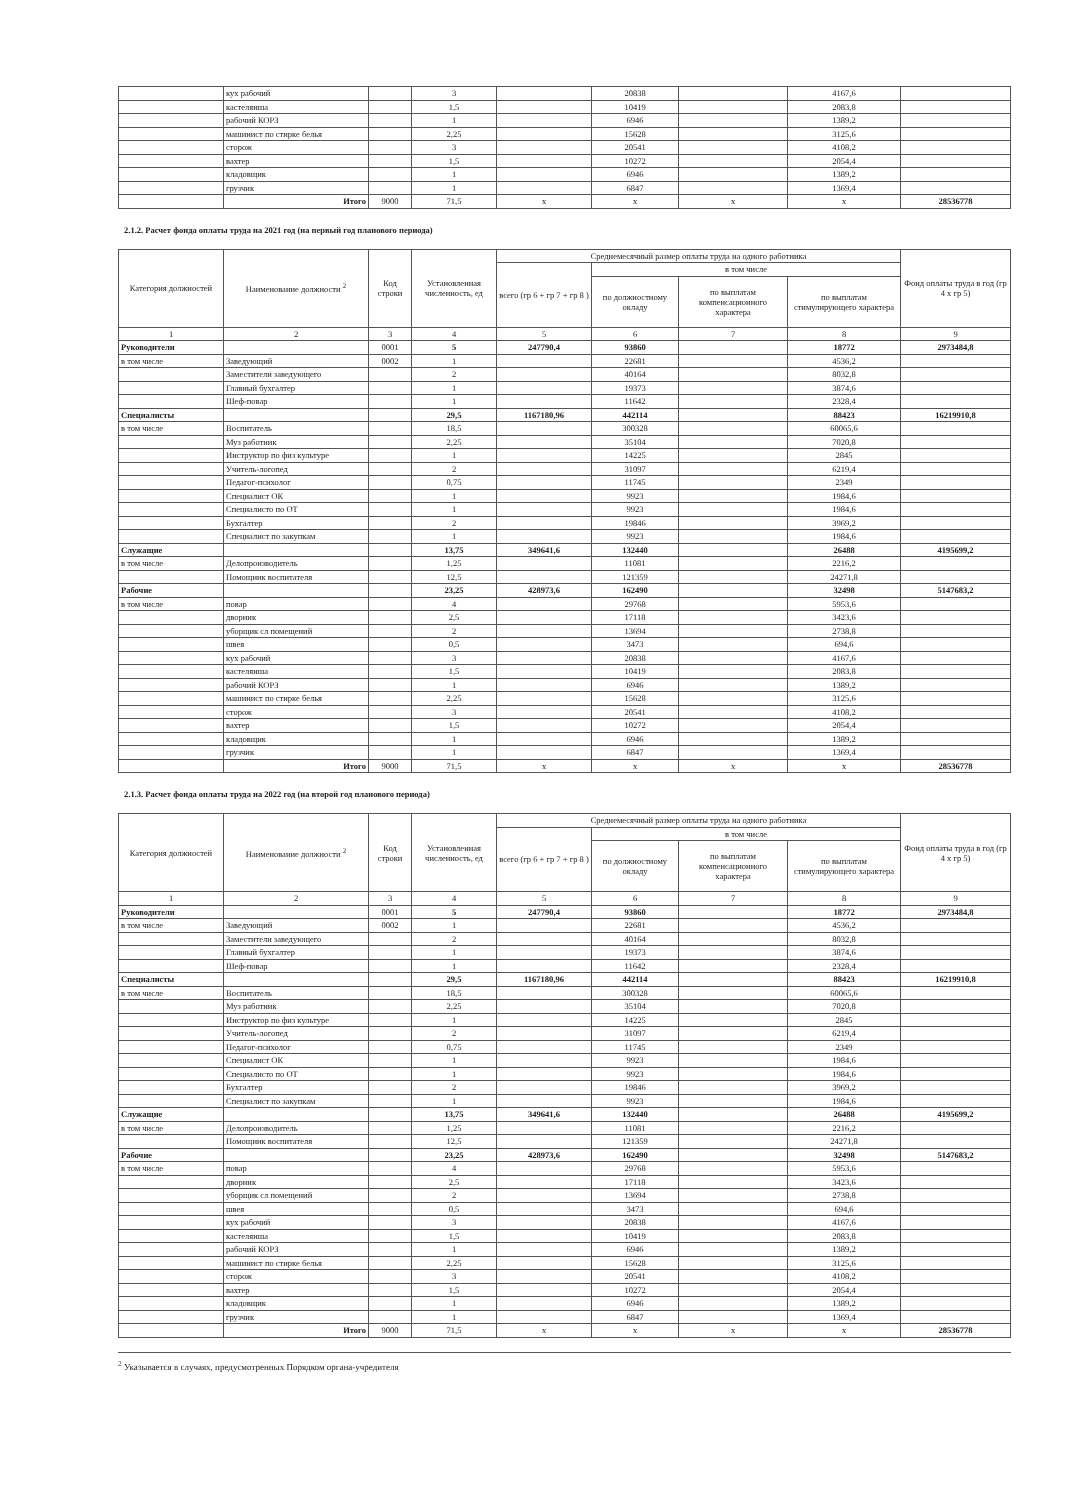| | кух рабочий | | 3 | | 20838 | | 4167,6 | |
| | кастелянша | | 1,5 | | 10419 | | 2083,8 | |
| | рабочий КОРЗ | | 1 | | 6946 | | 1389,2 | |
| | машинист по стирке белья | | 2,25 | | 15628 | | 3125,6 | |
| | сторож | | 3 | | 20541 | | 4108,2 | |
| | вахтер | | 1,5 | | 10272 | | 2054,4 | |
| | кладовщик | | 1 | | 6946 | | 1389,2 | |
| | грузчик | | 1 | | 6847 | | 1369,4 | |
| | Итого | 9000 | 71,5 | x | x | x | x | 28536778 |
2.1.2. Расчет фонда оплаты труда на 2021 год (на первый год планового периода)
| Категория должностей | Наименование должности <sup>2</sup> | Код строки | Установленная численность, ед | Среднемесячный размер оплаты труда на одного работника | | | | Фонд оплаты труда в год (гр 4 х гр 5) |
| --- | --- | --- | --- | --- | --- | --- | --- | --- |
| | | | | всего (гр 6 + гр 7 + гр 8 ) | в том числе | | | |
| | | | | | по должностному окладу | по выплатам компенсационного характера | по выплатам стимулирующего характера | |
| 1 | 2 | 3 | 4 | 5 | 6 | 7 | 8 | 9 |
| Руководители | | 0001 | 5 | 247790,4 | 93860 | | 18772 | 2973484,8 |
| в том числе | Заведующий | 0002 | 1 | | 22681 | | 4536,2 | |
| | Заместители заведующего | | 2 | | 40164 | | 8032,8 | |
| | Главный бухгалтер | | 1 | | 19373 | | 3874,6 | |
| | Шеф-повар | | 1 | | 11642 | | 2328,4 | |
| Специалисты | | | 29,5 | 1167180,96 | 442114 | | 88423 | 16219910,8 |
| в том числе | Воспитатель | | 18,5 | | 300328 | | 60065,6 | |
| | Муз работник | | 2,25 | | 35104 | | 7020,8 | |
| | Инструктор по физ культуре | | 1 | | 14225 | | 2845 | |
| | Учитель-логопед | | 2 | | 31097 | | 6219,4 | |
| | Педагог-психолог | | 0,75 | | 11745 | | 2349 | |
| | Специалист ОК | | 1 | | 9923 | | 1984,6 | |
| | Специалисто по ОТ | | 1 | | 9923 | | 1984,6 | |
| | Бухгалтер | | 2 | | 19846 | | 3969,2 | |
| | Специалист по закупкам | | 1 | | 9923 | | 1984,6 | |
| Служащие | | | 13,75 | 349641,6 | 132440 | | 26488 | 4195699,2 |
| в том числе | Делопроизводитель | | 1,25 | | 11081 | | 2216,2 | |
| | Помощник воспитателя | | 12,5 | | 121359 | | 24271,8 | |
| Рабочие | | | 23,25 | 428973,6 | 162490 | | 32498 | 5147683,2 |
| в том числе | повар | | 4 | | 29768 | | 5953,6 | |
| | дворник | | 2,5 | | 17118 | | 3423,6 | |
| | уборщик сл помещений | | 2 | | 13694 | | 2738,8 | |
| | швея | | 0,5 | | 3473 | | 694,6 | |
| | кух рабочий | | 3 | | 20838 | | 4167,6 | |
| | кастелянша | | 1,5 | | 10419 | | 2083,8 | |
| | рабочий КОРЗ | | 1 | | 6946 | | 1389,2 | |
| | машинист по стирке белья | | 2,25 | | 15628 | | 3125,6 | |
| | сторож | | 3 | | 20541 | | 4108,2 | |
| | вахтер | | 1,5 | | 10272 | | 2054,4 | |
| | кладовщик | | 1 | | 6946 | | 1389,2 | |
| | грузчик | | 1 | | 6847 | | 1369,4 | |
| | Итого | 9000 | 71,5 | x | x | x | x | 28536778 |
2.1.3. Расчет фонда оплаты труда на 2022 год (на второй год планового периода)
| Категория должностей | Наименование должности <sup>2</sup> | Код строки | Установленная численность, ед | Среднемесячный размер оплаты труда на одного работника | | | | Фонд оплаты труда в год (гр 4 х гр 5) |
| --- | --- | --- | --- | --- | --- | --- | --- | --- |
| | | | | всего (гр 6 + гр 7 + гр 8 ) | в том числе | | | |
| | | | | | по должностному окладу | по выплатам компенсационного характера | по выплатам стимулирующего характера | |
| 1 | 2 | 3 | 4 | 5 | 6 | 7 | 8 | 9 |
| Руководители | | 0001 | 5 | 247790,4 | 93860 | | 18772 | 2973484,8 |
| в том числе | Заведующий | 0002 | 1 | | 22681 | | 4536,2 | |
| | Заместители заведующего | | 2 | | 40164 | | 8032,8 | |
| | Главный бухгалтер | | 1 | | 19373 | | 3874,6 | |
| | Шеф-повар | | 1 | | 11642 | | 2328,4 | |
| Специалисты | | | 29,5 | 1167180,96 | 442114 | | 88423 | 16219910,8 |
| в том числе | Воспитатель | | 18,5 | | 300328 | | 60065,6 | |
| | Муз работник | | 2,25 | | 35104 | | 7020,8 | |
| | Инструктор по физ культуре | | 1 | | 14225 | | 2845 | |
| | Учитель-логопед | | 2 | | 31097 | | 6219,4 | |
| | Педагог-психолог | | 0,75 | | 11745 | | 2349 | |
| | Специалист ОК | | 1 | | 9923 | | 1984,6 | |
| | Специалисто по ОТ | | 1 | | 9923 | | 1984,6 | |
| | Бухгалтер | | 2 | | 19846 | | 3969,2 | |
| | Специалист по закупкам | | 1 | | 9923 | | 1984,6 | |
| Служащие | | | 13,75 | 349641,6 | 132440 | | 26488 | 4195699,2 |
| в том числе | Делопроизводитель | | 1,25 | | 11081 | | 2216,2 | |
| | Помощник воспитателя | | 12,5 | | 121359 | | 24271,8 | |
| Рабочие | | | 23,25 | 428973,6 | 162490 | | 32498 | 5147683,2 |
| в том числе | повар | | 4 | | 29768 | | 5953,6 | |
| | дворник | | 2,5 | | 17118 | | 3423,6 | |
| | уборщик сл помещений | | 2 | | 13694 | | 2738,8 | |
| | швея | | 0,5 | | 3473 | | 694,6 | |
| | кух рабочий | | 3 | | 20838 | | 4167,6 | |
| | кастелянша | | 1,5 | | 10419 | | 2083,8 | |
| | рабочий КОРЗ | | 1 | | 6946 | | 1389,2 | |
| | машинист по стирке белья | | 2,25 | | 15628 | | 3125,6 | |
| | сторож | | 3 | | 20541 | | 4108,2 | |
| | вахтер | | 1,5 | | 10272 | | 2054,4 | |
| | кладовщик | | 1 | | 6946 | | 1389,2 | |
| | грузчик | | 1 | | 6847 | | 1369,4 | |
| | Итого | 9000 | 71,5 | x | x | x | x | 28536778 |
<sup>2</sup> Указывается в случаях, предусмотренных Порядком органа-учредителя